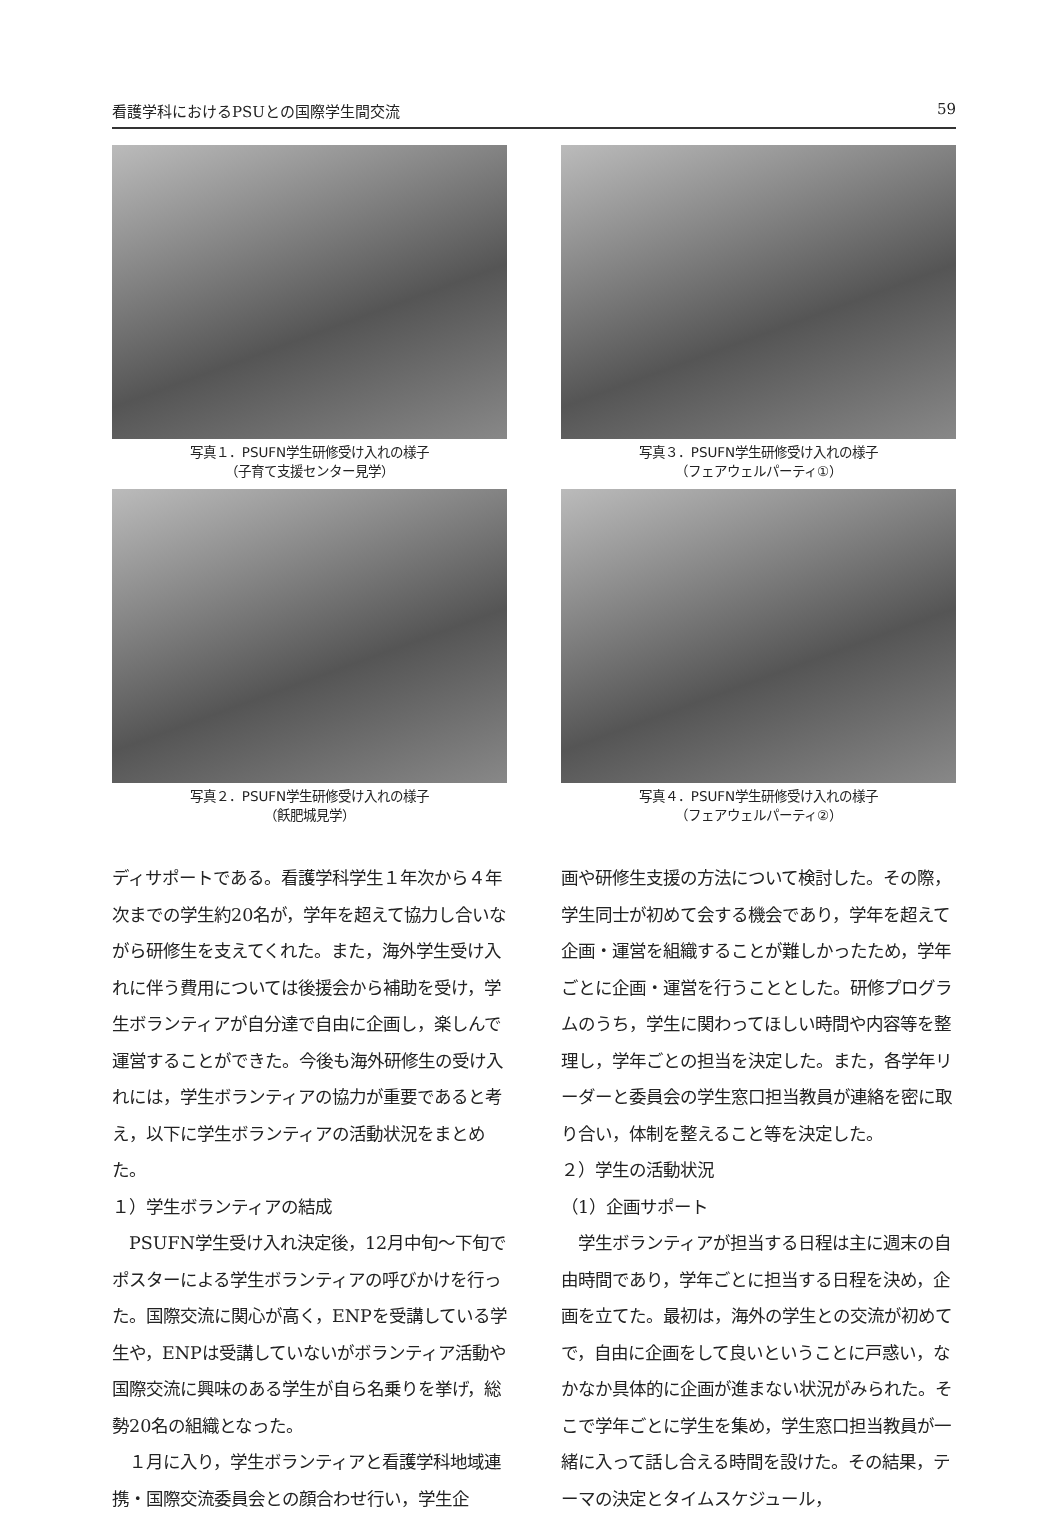看護学科におけるPSUとの国際学生間交流 59
写真１．PSUFN学生研修受け入れの様子
（子育て支援センター見学）
写真３．PSUFN学生研修受け入れの様子
（フェアウェルパーティ①）
写真２．PSUFN学生研修受け入れの様子
（飫肥城見学）
写真４．PSUFN学生研修受け入れの様子
（フェアウェルパーティ②）
ディサポートである。看護学科学生１年次から４年次までの学生約20名が，学年を超えて協力し合いながら研修生を支えてくれた。また，海外学生受け入れに伴う費用については後援会から補助を受け，学生ボランティアが自分達で自由に企画し，楽しんで運営することができた。今後も海外研修生の受け入れには，学生ボランティアの協力が重要であると考え，以下に学生ボランティアの活動状況をまとめた。
１）学生ボランティアの結成
　PSUFN学生受け入れ決定後，12月中旬～下旬でポスターによる学生ボランティアの呼びかけを行った。国際交流に関心が高く，ENPを受講している学生や，ENPは受講していないがボランティア活動や国際交流に興味のある学生が自ら名乗りを挙げ，総勢20名の組織となった。
　１月に入り，学生ボランティアと看護学科地域連携・国際交流委員会との顔合わせ行い，学生企
画や研修生支援の方法について検討した。その際，学生同士が初めて会する機会であり，学年を超えて企画・運営を組織することが難しかったため，学年ごとに企画・運営を行うこととした。研修プログラムのうち，学生に関わってほしい時間や内容等を整理し，学年ごとの担当を決定した。また，各学年リーダーと委員会の学生窓口担当教員が連絡を密に取り合い，体制を整えること等を決定した。
２）学生の活動状況
（1）企画サポート
　学生ボランティアが担当する日程は主に週末の自由時間であり，学年ごとに担当する日程を決め，企画を立てた。最初は，海外の学生との交流が初めてで，自由に企画をして良いということに戸惑い，なかなか具体的に企画が進まない状況がみられた。そこで学年ごとに学生を集め，学生窓口担当教員が一緒に入って話し合える時間を設けた。その結果，テーマの決定とタイムスケジュール，